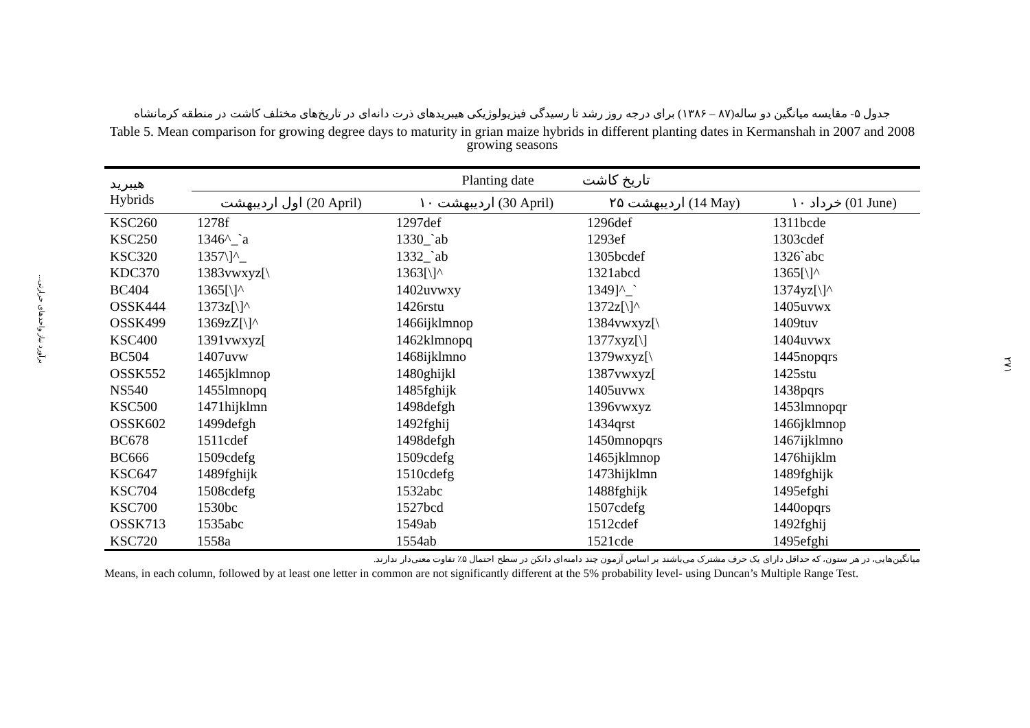برآورد نیاز واحدهای حرارتی...
۲۷۱
جدول ۵- مقایسه میانگین دو ساله(۸۷ – ۱۳۸۶) برای درجه روز رشد تا رسیدگی فیزیولوژیکی هیبریدهای ذرت دانه‌ای در تاریخ‌های مختلف کاشت در منطقه کرمانشاه
Table 5. Mean comparison for growing degree days to maturity in grian maize hybrids in different planting dates in Kermanshah in 2007 and 2008 growing seasons
| هیبرید Hybrids | Planting date تاریخ کاشت | | | |
| --- | --- | --- | --- | --- |
| | اول اردیبهشت (20 April) | ۱۰ اردیبهشت (30 April) | ۲۵ اردیبهشت (14 May) | ۱۰ خرداد (01 June) |
| KSC260 | 1278f | 1297def | 1296def | 1311bcde |
| KSC250 | 1346^_`a | 1330_`ab | 1293ef | 1303cdef |
| KSC320 | 1357\]^_ | 1332_`ab | 1305bcdef | 1326`abc |
| KDC370 | 1383vwxyz[\ | 1363[\]^ | 1321abcd | 1365[\]^ |
| BC404 | 1365[\]^ | 1402uvwxy | 1349]^_` | 1374yz[\]^ |
| OSSK444 | 1373z[\]^ | 1426rstu | 1372z[\]^ | 1405uvwx |
| OSSK499 | 1369zZ[\]^ | 1466ijklmnop | 1384vwxyz[\ | 1409tuv |
| KSC400 | 1391vwxyz[ | 1462klmnopq | 1377xyz[\] | 1404uvwx |
| BC504 | 1407uvw | 1468ijklmno | 1379wxyz[\ | 1445nopqrs |
| OSSK552 | 1465jklmnop | 1480ghijkl | 1387vwxyz[ | 1425stu |
| NS540 | 1455lmnopq | 1485fghijk | 1405uvwx | 1438pqrs |
| KSC500 | 1471hijklmn | 1498defgh | 1396vwxyz | 1453lmnopqr |
| OSSK602 | 1499defgh | 1492fghij | 1434qrst | 1466jklmnop |
| BC678 | 1511cdef | 1498defgh | 1450mnopqrs | 1467ijklmno |
| BC666 | 1509cdefg | 1509cdefg | 1465jklmnop | 1476hijklm |
| KSC647 | 1489fghijk | 1510cdefg | 1473hijklmn | 1489fghijk |
| KSC704 | 1508cdefg | 1532abc | 1488fghijk | 1495efghi |
| KSC700 | 1530bc | 1527bcd | 1507cdefg | 1440opqrs |
| OSSK713 | 1535abc | 1549ab | 1512cdef | 1492fghij |
| KSC720 | 1558a | 1554ab | 1521cde | 1495efghi |
میانگین‌هایی، در هر ستون، که حداقل دارای یک حرف مشترک می‌باشند بر اساس آزمون چند دامنه‌ای دانکن در سطح احتمال ۵٪ تفاوت معنی‌دار ندارند.
Means, in each column, followed by at least one letter in common are not significantly different at the 5% probability level- using Duncan’s Multiple Range Test.